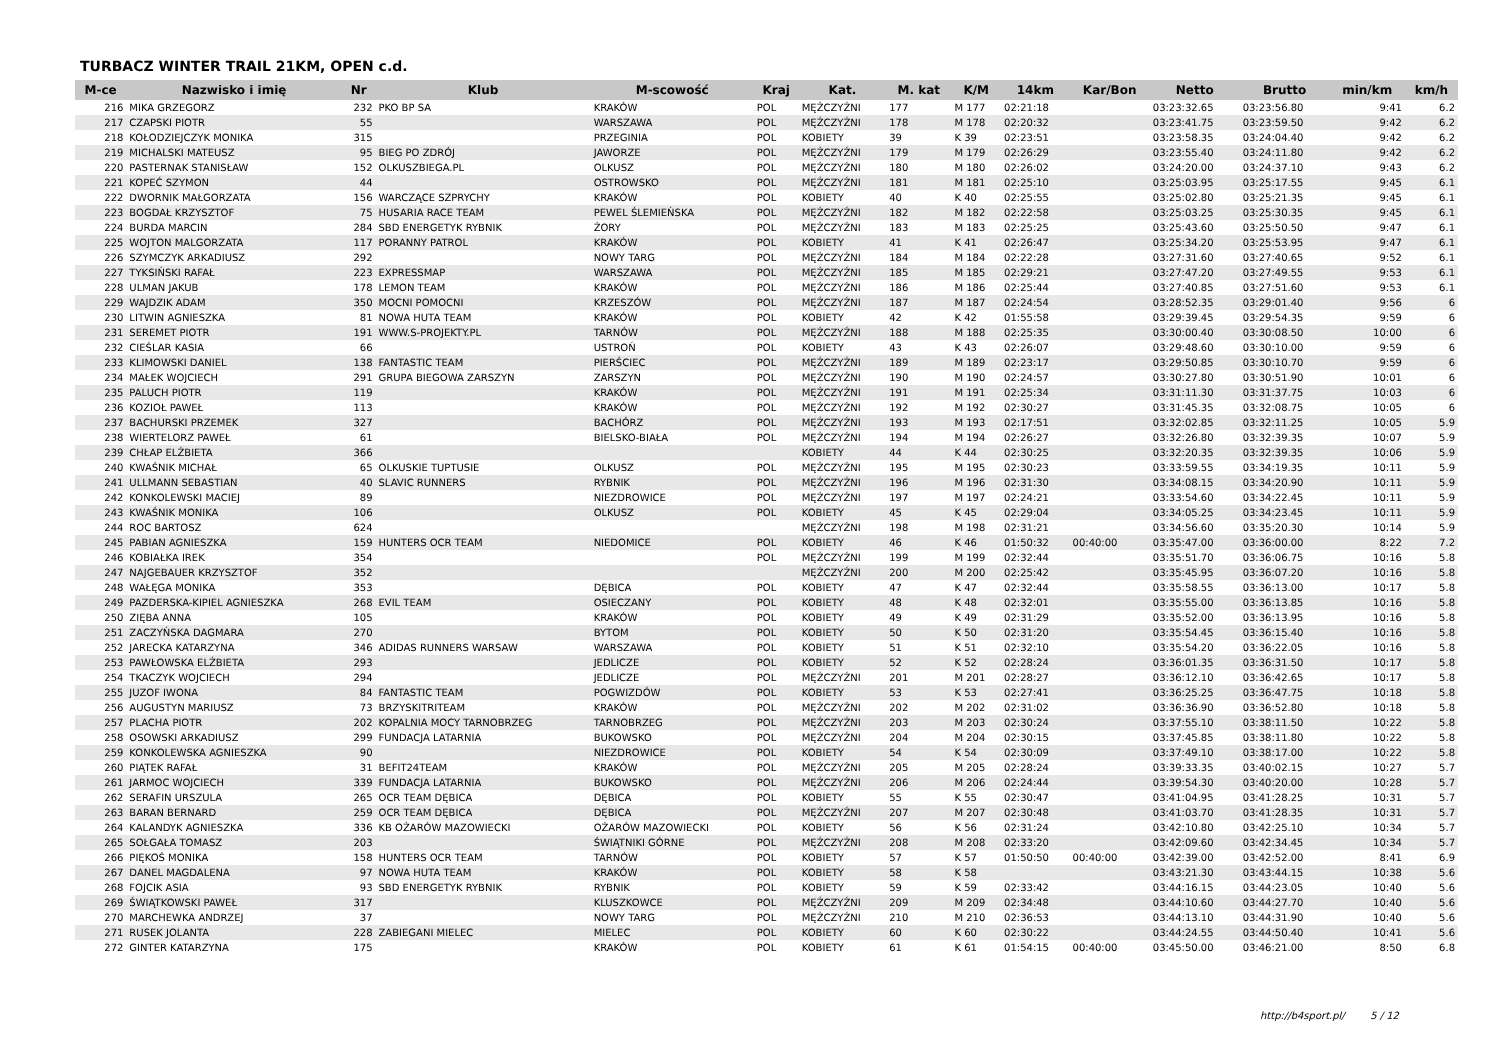TURBACZ WINTER TRAIL 21KM, OPEN c.d.
| M-ce | Nazwisko i imię | Nr | Klub | M-scowość | Kraj | Kat. | M. kat | K/M | 14km | Kar/Bon | Netto | Brutto | min/km | km/h |
| --- | --- | --- | --- | --- | --- | --- | --- | --- | --- | --- | --- | --- | --- | --- |
| 216 | MIKA GRZEGORZ | 232 | PKO BP SA | KRAKÓW | POL | MĘŻCZYŹNI | 177 | M 177 | 02:21:18 | | 03:23:32.65 | 03:23:56.80 | 9:41 | 6.2 |
| 217 | CZAPSKI PIOTR | 55 | | WARSZAWA | POL | MĘŻCZYŹNI | 178 | M 178 | 02:20:32 | | 03:23:41.75 | 03:23:59.50 | 9:42 | 6.2 |
| 218 | KOŁODZIEJCZYK MONIKA | 315 | | PRZEGINIA | POL | KOBIETY | 39 | K 39 | 02:23:51 | | 03:23:58.35 | 03:24:04.40 | 9:42 | 6.2 |
| 219 | MICHALSKI MATEUSZ | 95 | BIEG PO ZDRÓJ | JAWORZE | POL | MĘŻCZYŹNI | 179 | M 179 | 02:26:29 | | 03:23:55.40 | 03:24:11.80 | 9:42 | 6.2 |
| 220 | PASTERNAK STANISŁAW | 152 | OLKUSZBIEGA.PL | OLKUSZ | POL | MĘŻCZYŹNI | 180 | M 180 | 02:26:02 | | 03:24:20.00 | 03:24:37.10 | 9:43 | 6.2 |
| 221 | KOPEĆ SZYMON | 44 | | OSTROWSKO | POL | MĘŻCZYŹNI | 181 | M 181 | 02:25:10 | | 03:25:03.95 | 03:25:17.55 | 9:45 | 6.1 |
| 222 | DWORNIK MAŁGORZATA | 156 | WARCZĄCE SZPRYCHY | KRAKÓW | POL | KOBIETY | 40 | K 40 | 02:25:55 | | 03:25:02.80 | 03:25:21.35 | 9:45 | 6.1 |
| 223 | BOGDAŁ KRZYSZTOF | 75 | HUSARIA RACE TEAM | PEWEL ŚLEMIEŃSKA | POL | MĘŻCZYŹNI | 182 | M 182 | 02:22:58 | | 03:25:03.25 | 03:25:30.35 | 9:45 | 6.1 |
| 224 | BURDA MARCIN | 284 | SBD ENERGETYK RYBNIK | ŻORY | POL | MĘŻCZYŹNI | 183 | M 183 | 02:25:25 | | 03:25:43.60 | 03:25:50.50 | 9:47 | 6.1 |
| 225 | WOJTON MALGORZATA | 117 | PORANNY PATROL | KRAKÓW | POL | KOBIETY | 41 | K 41 | 02:26:47 | | 03:25:34.20 | 03:25:53.95 | 9:47 | 6.1 |
| 226 | SZYMCZYK ARKADIUSZ | 292 | | NOWY TARG | POL | MĘŻCZYŹNI | 184 | M 184 | 02:22:28 | | 03:27:31.60 | 03:27:40.65 | 9:52 | 6.1 |
| 227 | TYKSIŃSKI RAFAŁ | 223 | EXPRESSMAP | WARSZAWA | POL | MĘŻCZYŹNI | 185 | M 185 | 02:29:21 | | 03:27:47.20 | 03:27:49.55 | 9:53 | 6.1 |
| 228 | ULMAN JAKUB | 178 | LEMON TEAM | KRAKÓW | POL | MĘŻCZYŹNI | 186 | M 186 | 02:25:44 | | 03:27:40.85 | 03:27:51.60 | 9:53 | 6.1 |
| 229 | WAJDZIK ADAM | 350 | MOCNI POMOCNI | KRZESZÓW | POL | MĘŻCZYŹNI | 187 | M 187 | 02:24:54 | | 03:28:52.35 | 03:29:01.40 | 9:56 | 6 |
| 230 | LITWIN AGNIESZKA | 81 | NOWA HUTA TEAM | KRAKÓW | POL | KOBIETY | 42 | K 42 | 01:55:58 | | 03:29:39.45 | 03:29:54.35 | 9:59 | 6 |
| 231 | SEREMET PIOTR | 191 | WWW.S-PROJEKTY.PL | TARNÓW | POL | MĘŻCZYŹNI | 188 | M 188 | 02:25:35 | | 03:30:00.40 | 03:30:08.50 | 10:00 | 6 |
| 232 | CIEŚLAR KASIA | 66 | | USTROŃ | POL | KOBIETY | 43 | K 43 | 02:26:07 | | 03:29:48.60 | 03:30:10.00 | 9:59 | 6 |
| 233 | KLIMOWSKI DANIEL | 138 | FANTASTIC TEAM | PIERŚCIEC | POL | MĘŻCZYŹNI | 189 | M 189 | 02:23:17 | | 03:29:50.85 | 03:30:10.70 | 9:59 | 6 |
| 234 | MAŁEK WOJCIECH | 291 | GRUPA BIEGOWA ZARSZYN | ZARSZYN | POL | MĘŻCZYŹNI | 190 | M 190 | 02:24:57 | | 03:30:27.80 | 03:30:51.90 | 10:01 | 6 |
| 235 | PALUCH PIOTR | 119 | | KRAKÓW | POL | MĘŻCZYŹNI | 191 | M 191 | 02:25:34 | | 03:31:11.30 | 03:31:37.75 | 10:03 | 6 |
| 236 | KOZIOŁ PAWEŁ | 113 | | KRAKÓW | POL | MĘŻCZYŹNI | 192 | M 192 | 02:30:27 | | 03:31:45.35 | 03:32:08.75 | 10:05 | 6 |
| 237 | BACHURSKI PRZEMEK | 327 | | BACHÓRZ | POL | MĘŻCZYŹNI | 193 | M 193 | 02:17:51 | | 03:32:02.85 | 03:32:11.25 | 10:05 | 5.9 |
| 238 | WIERTELORZ PAWEŁ | 61 | | BIELSKO-BIAŁA | POL | MĘŻCZYŹNI | 194 | M 194 | 02:26:27 | | 03:32:26.80 | 03:32:39.35 | 10:07 | 5.9 |
| 239 | CHŁAP ELŻBIETA | 366 | | | | KOBIETY | 44 | K 44 | 02:30:25 | | 03:32:20.35 | 03:32:39.35 | 10:06 | 5.9 |
| 240 | KWAŚNIK MICHAŁ | 65 | OLKUSKIE TUPTUSIE | OLKUSZ | POL | MĘŻCZYŹNI | 195 | M 195 | 02:30:23 | | 03:33:59.55 | 03:34:19.35 | 10:11 | 5.9 |
| 241 | ULLMANN SEBASTIAN | 40 | SLAVIC RUNNERS | RYBNIK | POL | MĘŻCZYŹNI | 196 | M 196 | 02:31:30 | | 03:34:08.15 | 03:34:20.90 | 10:11 | 5.9 |
| 242 | KONKOLEWSKI MACIEJ | 89 | | NIEZDROWICE | POL | MĘŻCZYŹNI | 197 | M 197 | 02:24:21 | | 03:33:54.60 | 03:34:22.45 | 10:11 | 5.9 |
| 243 | KWAŚNIK MONIKA | 106 | | OLKUSZ | POL | KOBIETY | 45 | K 45 | 02:29:04 | | 03:34:05.25 | 03:34:23.45 | 10:11 | 5.9 |
| 244 | ROC BARTOSZ | 624 | | | | MĘŻCZYŹNI | 198 | M 198 | 02:31:21 | | 03:34:56.60 | 03:35:20.30 | 10:14 | 5.9 |
| 245 | PABIAN AGNIESZKA | 159 | HUNTERS OCR TEAM | NIEDOMICE | POL | KOBIETY | 46 | K 46 | 01:50:32 | 00:40:00 | 03:35:47.00 | 03:36:00.00 | 8:22 | 7.2 |
| 246 | KOBIAŁKA IREK | 354 | | | POL | MĘŻCZYŹNI | 199 | M 199 | 02:32:44 | | 03:35:51.70 | 03:36:06.75 | 10:16 | 5.8 |
| 247 | NAJGEBAUER KRZYSZTOF | 352 | | | | MĘŻCZYŹNI | 200 | M 200 | 02:25:42 | | 03:35:45.95 | 03:36:07.20 | 10:16 | 5.8 |
| 248 | WAŁĘGA MONIKA | 353 | | DĘBICA | POL | KOBIETY | 47 | K 47 | 02:32:44 | | 03:35:58.55 | 03:36:13.00 | 10:17 | 5.8 |
| 249 | PAZDERSKA-KIPIEL AGNIESZKA | 268 | EVIL TEAM | OSIECZANY | POL | KOBIETY | 48 | K 48 | 02:32:01 | | 03:35:55.00 | 03:36:13.85 | 10:16 | 5.8 |
| 250 | ZIĘBA ANNA | 105 | | KRAKÓW | POL | KOBIETY | 49 | K 49 | 02:31:29 | | 03:35:52.00 | 03:36:13.95 | 10:16 | 5.8 |
| 251 | ZACZYŃSKA DAGMARA | 270 | | BYTOM | POL | KOBIETY | 50 | K 50 | 02:31:20 | | 03:35:54.45 | 03:36:15.40 | 10:16 | 5.8 |
| 252 | JARECKA KATARZYNA | 346 | ADIDAS RUNNERS WARSAW | WARSZAWA | POL | KOBIETY | 51 | K 51 | 02:32:10 | | 03:35:54.20 | 03:36:22.05 | 10:16 | 5.8 |
| 253 | PAWŁOWSKA ELŻBIETA | 293 | | JEDLICZE | POL | KOBIETY | 52 | K 52 | 02:28:24 | | 03:36:01.35 | 03:36:31.50 | 10:17 | 5.8 |
| 254 | TKACZYK WOJCIECH | 294 | | JEDLICZE | POL | MĘŻCZYŹNI | 201 | M 201 | 02:28:27 | | 03:36:12.10 | 03:36:42.65 | 10:17 | 5.8 |
| 255 | JUZOF IWONA | 84 | FANTASTIC TEAM | POGWIZDÓW | POL | KOBIETY | 53 | K 53 | 02:27:41 | | 03:36:25.25 | 03:36:47.75 | 10:18 | 5.8 |
| 256 | AUGUSTYN MARIUSZ | 73 | BRZYSKITRITEAM | KRAKÓW | POL | MĘŻCZYŹNI | 202 | M 202 | 02:31:02 | | 03:36:36.90 | 03:36:52.80 | 10:18 | 5.8 |
| 257 | PLACHA PIOTR | 202 | KOPALNIA MOCY TARNOBRZEG | TARNOBRZEG | POL | MĘŻCZYŹNI | 203 | M 203 | 02:30:24 | | 03:37:55.10 | 03:38:11.50 | 10:22 | 5.8 |
| 258 | OSOWSKI ARKADIUSZ | 299 | FUNDACJA LATARNIA | BUKOWSKO | POL | MĘŻCZYŹNI | 204 | M 204 | 02:30:15 | | 03:37:45.85 | 03:38:11.80 | 10:22 | 5.8 |
| 259 | KONKOLEWSKA AGNIESZKA | 90 | | NIEZDROWICE | POL | KOBIETY | 54 | K 54 | 02:30:09 | | 03:37:49.10 | 03:38:17.00 | 10:22 | 5.8 |
| 260 | PIĄTEK RAFAŁ | 31 | BEFIT24TEAM | KRAKÓW | POL | MĘŻCZYŹNI | 205 | M 205 | 02:28:24 | | 03:39:33.35 | 03:40:02.15 | 10:27 | 5.7 |
| 261 | JARMOC WOJCIECH | 339 | FUNDACJA LATARNIA | BUKOWSKO | POL | MĘŻCZYŹNI | 206 | M 206 | 02:24:44 | | 03:39:54.30 | 03:40:20.00 | 10:28 | 5.7 |
| 262 | SERAFIN URSZULA | 265 | OCR TEAM DĘBICA | DĘBICA | POL | KOBIETY | 55 | K 55 | 02:30:47 | | 03:41:04.95 | 03:41:28.25 | 10:31 | 5.7 |
| 263 | BARAN BERNARD | 259 | OCR TEAM DĘBICA | DĘBICA | POL | MĘŻCZYŹNI | 207 | M 207 | 02:30:48 | | 03:41:03.70 | 03:41:28.35 | 10:31 | 5.7 |
| 264 | KALANDYK AGNIESZKA | 336 | KB OŻARÓW MAZOWIECKI | OŻARÓW MAZOWIECKI | POL | KOBIETY | 56 | K 56 | 02:31:24 | | 03:42:10.80 | 03:42:25.10 | 10:34 | 5.7 |
| 265 | SOŁGAŁA TOMASZ | 203 | | ŚWIĄTNIKI GÓRNE | POL | MĘŻCZYŹNI | 208 | M 208 | 02:33:20 | | 03:42:09.60 | 03:42:34.45 | 10:34 | 5.7 |
| 266 | PIĘKOŚ MONIKA | 158 | HUNTERS OCR TEAM | TARNÓW | POL | KOBIETY | 57 | K 57 | 01:50:50 | 00:40:00 | 03:42:39.00 | 03:42:52.00 | 8:41 | 6.9 |
| 267 | DANEL MAGDALENA | 97 | NOWA HUTA TEAM | KRAKÓW | POL | KOBIETY | 58 | K 58 | | | 03:43:21.30 | 03:43:44.15 | 10:38 | 5.6 |
| 268 | FOJCIK ASIA | 93 | SBD ENERGETYK RYBNIK | RYBNIK | POL | KOBIETY | 59 | K 59 | 02:33:42 | | 03:44:16.15 | 03:44:23.05 | 10:40 | 5.6 |
| 269 | ŚWIĄTKOWSKI PAWEŁ | 317 | | KLUSZKOWCE | POL | MĘŻCZYŹNI | 209 | M 209 | 02:34:48 | | 03:44:10.60 | 03:44:27.70 | 10:40 | 5.6 |
| 270 | MARCHEWKA ANDRZEJ | 37 | | NOWY TARG | POL | MĘŻCZYŹNI | 210 | M 210 | 02:36:53 | | 03:44:13.10 | 03:44:31.90 | 10:40 | 5.6 |
| 271 | RUSEK JOLANTA | 228 | ZABIEGANI MIELEC | MIELEC | POL | KOBIETY | 60 | K 60 | 02:30:22 | | 03:44:24.55 | 03:44:50.40 | 10:41 | 5.6 |
| 272 | GINTER KATARZYNA | 175 | | KRAKÓW | POL | KOBIETY | 61 | K 61 | 01:54:15 | 00:40:00 | 03:45:50.00 | 03:46:21.00 | 8:50 | 6.8 |
http://b4sport.pl/ 5 / 12